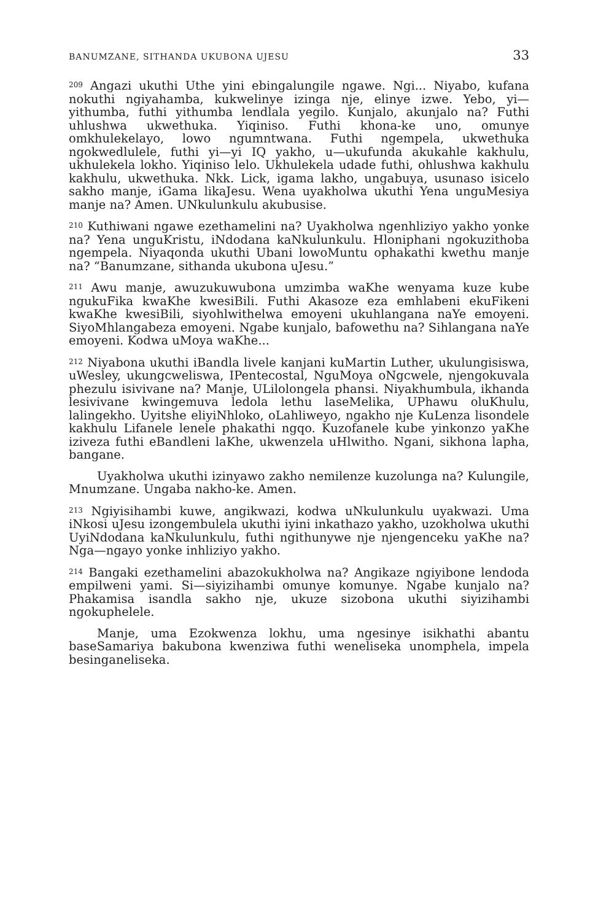BANUMZANE, SITHANDA UKUBONA UJESU 33
<sup>209</sup> Angazi ukuthi Uthe yini ebingalungile ngawe. Ngi... Niyabo, kufana nokuthi ngiyahamba, kukwelinye izinga nje, elinye izwe. Yebo, yi—yithumba, futhi yithumba lendlala yegilo. Kunjalo, akunjalo na? Futhi uhlushwa ukwethuka. Yiqiniso. Futhi khona-ke uno, omunye omkhulekelayo, lowo ngumntwana. Futhi ngempela, ukwethuka ngokwedlulele, futhi yi—yi IQ yakho, u—ukufunda akukahle kakhulu, ukhulekela lokho. Yiqiniso lelo. Ukhulekela udade futhi, ohlushwa kakhulu kakhulu, ukwethuka. Nkk. Lick, igama lakho, ungabuya, usunaso isicelo sakho manje, iGama likaJesu. Wena uyakholwa ukuthi Yena unguMesiya manje na? Amen. UNkulunkulu akubusise.
<sup>210</sup> Kuthiwani ngawe ezethamelini na? Uyakholwa ngenhliziyo yakho yonke na? Yena unguKristu, iNdodana kaNkulunkulu. Hloniphani ngokuzithoba ngempela. Niyaqonda ukuthi Ubani lowoMuntu ophakathi kwethu manje na? “Banumzane, sithanda ukubona uJesu.”
<sup>211</sup> Awu manje, awuzukuwubona umzimba waKhe wenyama kuze kube ngukuFika kwaKhe kwesiBili. Futhi Akasoze eza emhlabeni ekuFikeni kwaKhe kwesiBili, siyohlwithelwa emoyeni ukuhlangana naYe emoyeni. SiyoMhlangabeza emoyeni. Ngabe kunjalo, bafowethu na? Sihlangana naYe emoyeni. Kodwa uMoya waKhe...
<sup>212</sup> Niyabona ukuthi iBandla livele kanjani kuMartin Luther, ukulungisiswa, uWesley, ukungcweliswa, IPentecostal, NguMoya oNgcwele, njengokuvala phezulu isivivane na? Manje, ULilolongela phansi. Niyakhumbula, ikhanda lesivivane kwingemuva ledola lethu laseMelika, UPhawu oluKhulu, lalingekho. Uyitshe eliyiNhloko, oLahliweyo, ngakho nje KuLenza lisondele kakhulu Lifanele lenele phakathi ngqo. Kuzofanele kube yinkonzo yaKhe iziveza futhi eBandleni laKhe, ukwenzela uHlwitho. Ngani, sikhona lapha, bangane.
Uyakholwa ukuthi izinyawo zakho nemilenze kuzolunga na? Kulungile, Mnumzane. Ungaba nakho-ke. Amen.
<sup>213</sup> Ngiyisihambi kuwe, angikwazi, kodwa uNkulunkulu uyakwazi. Uma iNkosi uJesu izongembulela ukuthi iyini inkathazo yakho, uzokholwa ukuthi UyiNdodana kaNkulunkulu, futhi ngithunywe nje njengenceku yaKhe na? Nga—ngayo yonke inhliziyo yakho.
<sup>214</sup> Bangaki ezethamelini abazokukholwa na? Angikaze ngiyibone lendoda empilweni yami. Si—siyizihambi omunye komunye. Ngabe kunjalo na? Phakamisa isandla sakho nje, ukuze sizobona ukuthi siyizihambi ngokuphelele.
Manje, uma Ezokwenza lokhu, uma ngesinye isikhathi abantu baseSamariya bakubona kwenziwa futhi weneliseka unomphela, impela besinganeliseka.